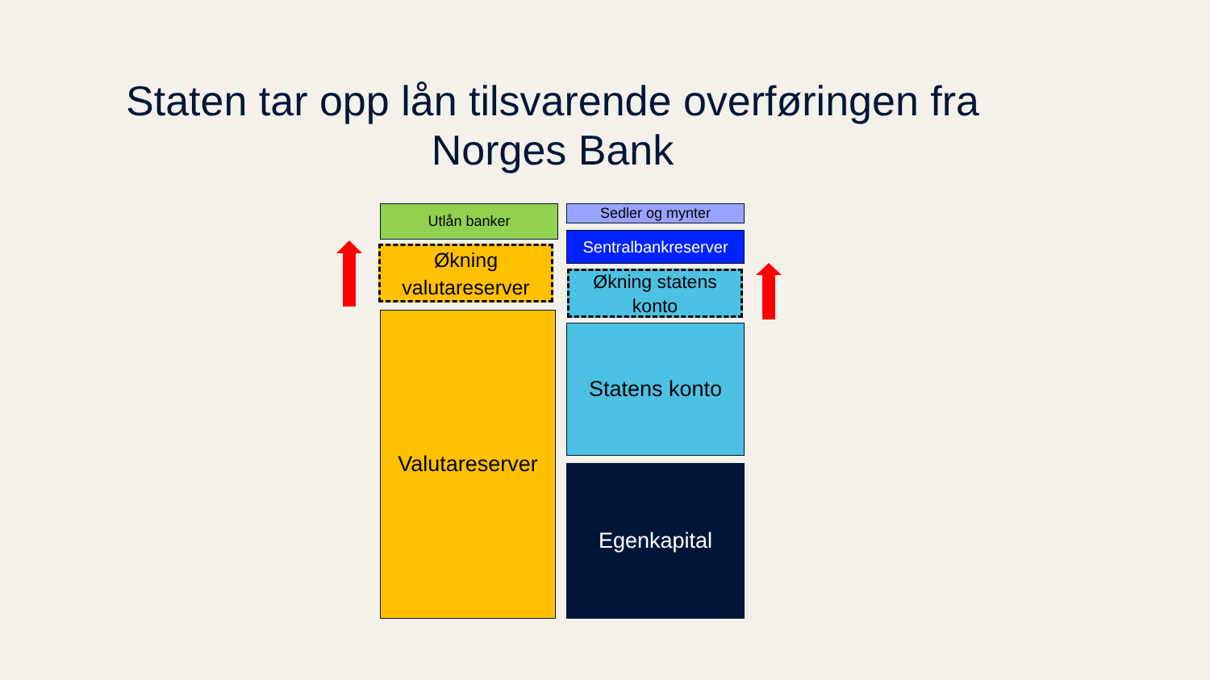Staten tar opp lån tilsvarende overføringen fra Norges Bank
Utlån banker
Økning
valutareserver
Valutareserver
Sedler og mynter
Sentralbankreserver
Økning statens
konto
Statens konto
Egenkapital